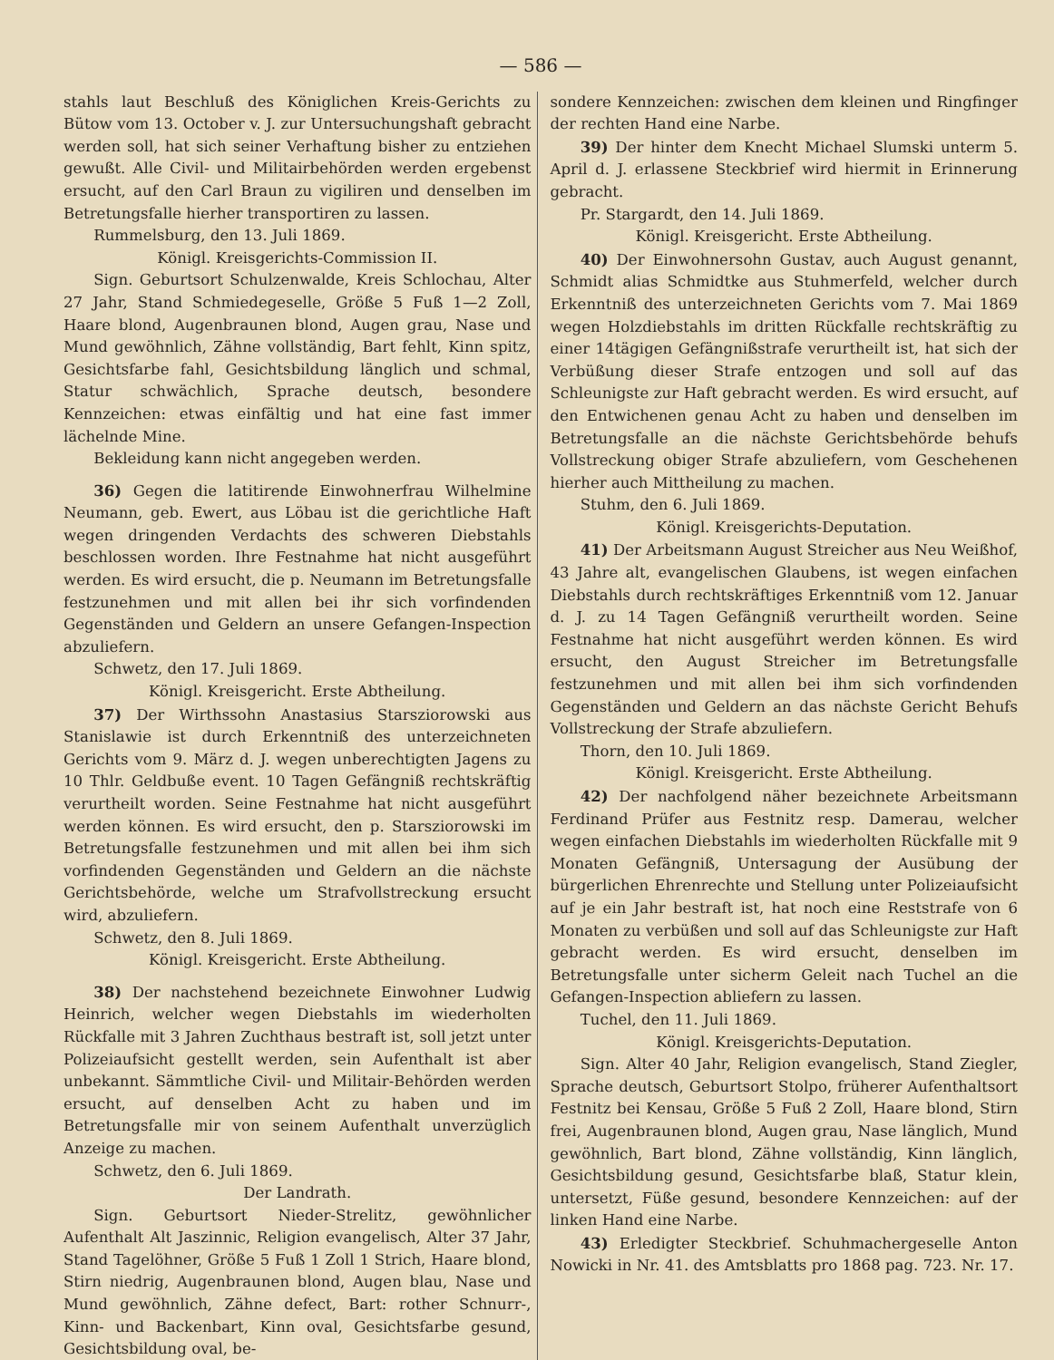— 586 —
stahls laut Beschluß des Königlichen Kreis-Gerichts zu Bütow vom 13. October v. J. zur Untersuchungshaft gebracht werden soll, hat sich seiner Verhaftung bisher zu entziehen gewußt. Alle Civil- und Militairbehörden werden ergebenst ersucht, auf den Carl Braun zu vigiliren und denselben im Betretungsfalle hierher transportiren zu lassen.
Rummelsburg, den 13. Juli 1869.
Königl. Kreisgerichts-Commission II.
Sign. Geburtsort Schulzenwalde, Kreis Schlochau, Alter 27 Jahr, Stand Schmiedegeselle, Größe 5 Fuß 1—2 Zoll, Haare blond, Augenbraunen blond, Augen grau, Nase und Mund gewöhnlich, Zähne vollständig, Bart fehlt, Kinn spitz, Gesichtsfarbe fahl, Gesichtsbildung länglich und schmal, Statur schwächlich, Sprache deutsch, besondere Kennzeichen: etwas einfältig und hat eine fast immer lächelnde Mine.
Bekleidung kann nicht angegeben werden.
36) Gegen die latitirende Einwohnerfrau Wilhelmine Neumann, geb. Ewert, aus Löbau ist die gerichtliche Haft wegen dringenden Verdachts des schweren Diebstahls beschlossen worden. Ihre Festnahme hat nicht ausgeführt werden. Es wird ersucht, die p. Neumann im Betretungsfalle festzunehmen und mit allen bei ihr sich vorfindenden Gegenständen und Geldern an unsere Gefangen-Inspection abzuliefern.
Schwetz, den 17. Juli 1869.
Königl. Kreisgericht. Erste Abtheilung.
37) Der Wirthssohn Anastasius Starsziorowski aus Stanislawie ist durch Erkenntniß des unterzeichneten Gerichts vom 9. März d. J. wegen unberechtigten Jagens zu 10 Thlr. Geldbuße event. 10 Tagen Gefängniß rechtskräftig verurtheilt worden. Seine Festnahme hat nicht ausgeführt werden können. Es wird ersucht, den p. Starsziorowski im Betretungsfalle festzunehmen und mit allen bei ihm sich vorfindenden Gegenständen und Geldern an die nächste Gerichtsbehörde, welche um Strafvollstreckung ersucht wird, abzuliefern.
Schwetz, den 8. Juli 1869.
Königl. Kreisgericht. Erste Abtheilung.
38) Der nachstehend bezeichnete Einwohner Ludwig Heinrich, welcher wegen Diebstahls im wiederholten Rückfalle mit 3 Jahren Zuchthaus bestraft ist, soll jetzt unter Polizeiaufsicht gestellt werden, sein Aufenthalt ist aber unbekannt. Sämmtliche Civil- und Militair-Behörden werden ersucht, auf denselben Acht zu haben und im Betretungsfalle mir von seinem Aufenthalt unverzüglich Anzeige zu machen.
Schwetz, den 6. Juli 1869.
Der Landrath.
Sign. Geburtsort Nieder-Strelitz, gewöhnlicher Aufenthalt Alt Jaszinnic, Religion evangelisch, Alter 37 Jahr, Stand Tagelöhner, Größe 5 Fuß 1 Zoll 1 Strich, Haare blond, Stirn niedrig, Augenbraunen blond, Augen blau, Nase und Mund gewöhnlich, Zähne defect, Bart: rother Schnurr-, Kinn- und Backenbart, Kinn oval, Gesichtsfarbe gesund, Gesichtsbildung oval, be-
sondere Kennzeichen: zwischen dem kleinen und Ringfinger der rechten Hand eine Narbe.
39) Der hinter dem Knecht Michael Slumski unterm 5. April d. J. erlassene Steckbrief wird hiermit in Erinnerung gebracht.
Pr. Stargardt, den 14. Juli 1869.
Königl. Kreisgericht. Erste Abtheilung.
40) Der Einwohnersohn Gustav, auch August genannt, Schmidt alias Schmidtke aus Stuhmerfeld, welcher durch Erkenntniß des unterzeichneten Gerichts vom 7. Mai 1869 wegen Holzdiebstahls im dritten Rückfalle rechtskräftig zu einer 14tägigen Gefängnißstrafe verurtheilt ist, hat sich der Verbüßung dieser Strafe entzogen und soll auf das Schleunigste zur Haft gebracht werden. Es wird ersucht, auf den Entwichenen genau Acht zu haben und denselben im Betretungsfalle an die nächste Gerichtsbehörde behufs Vollstreckung obiger Strafe abzuliefern, vom Geschehenen hierher auch Mittheilung zu machen.
Stuhm, den 6. Juli 1869.
Königl. Kreisgerichts-Deputation.
41) Der Arbeitsmann August Streicher aus Neu Weißhof, 43 Jahre alt, evangelischen Glaubens, ist wegen einfachen Diebstahls durch rechtskräftiges Erkenntniß vom 12. Januar d. J. zu 14 Tagen Gefängniß verurtheilt worden. Seine Festnahme hat nicht ausgeführt werden können. Es wird ersucht, den August Streicher im Betretungsfalle festzunehmen und mit allen bei ihm sich vorfindenden Gegenständen und Geldern an das nächste Gericht Behufs Vollstreckung der Strafe abzuliefern.
Thorn, den 10. Juli 1869.
Königl. Kreisgericht. Erste Abtheilung.
42) Der nachfolgend näher bezeichnete Arbeitsmann Ferdinand Prüfer aus Festnitz resp. Damerau, welcher wegen einfachen Diebstahls im wiederholten Rückfalle mit 9 Monaten Gefängniß, Untersagung der Ausübung der bürgerlichen Ehrenrechte und Stellung unter Polizeiaufsicht auf je ein Jahr bestraft ist, hat noch eine Reststrafe von 6 Monaten zu verbüßen und soll auf das Schleunigste zur Haft gebracht werden. Es wird ersucht, denselben im Betretungsfalle unter sicherm Geleit nach Tuchel an die Gefangen-Inspection abliefern zu lassen.
Tuchel, den 11. Juli 1869.
Königl. Kreisgerichts-Deputation.
Sign. Alter 40 Jahr, Religion evangelisch, Stand Ziegler, Sprache deutsch, Geburtsort Stolpo, früherer Aufenthaltsort Festnitz bei Kensau, Größe 5 Fuß 2 Zoll, Haare blond, Stirn frei, Augenbraunen blond, Augen grau, Nase länglich, Mund gewöhnlich, Bart blond, Zähne vollständig, Kinn länglich, Gesichtsbildung gesund, Gesichtsfarbe blaß, Statur klein, untersetzt, Füße gesund, besondere Kennzeichen: auf der linken Hand eine Narbe.
43) Erledigter Steckbrief. Schuhmachergeselle Anton Nowicki in Nr. 41. des Amtsblatts pro 1868 pag. 723. Nr. 17.